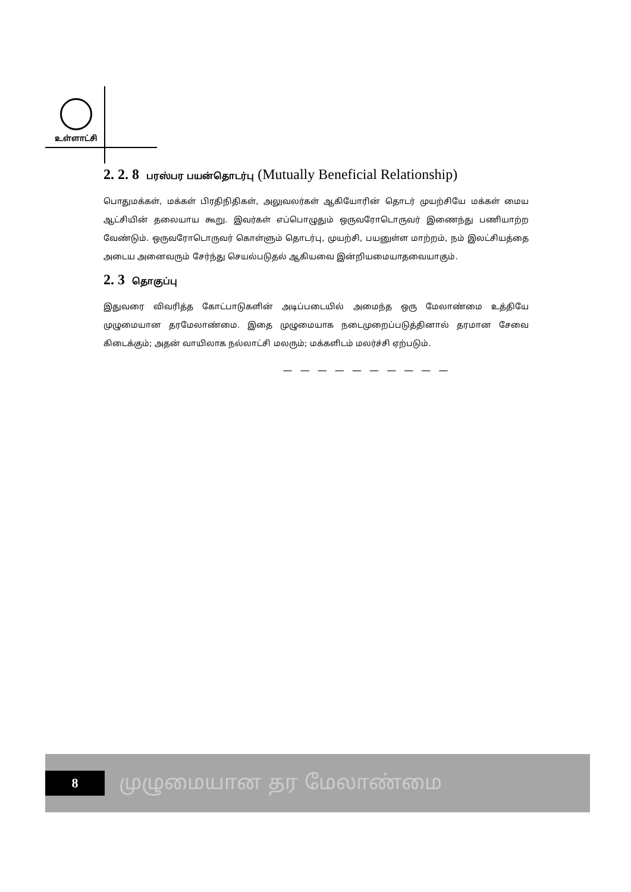உள்ளாட்சி
2. 2. 8 பரஸ்பர பயன்தொடர்பு (Mutually Beneficial Relationship)
பொதுமக்கள், மக்கள் பிரதிநிதிகள், அலுவலர்கள் ஆகியோரின் தொடர் முயற்சியே மக்கள் மைய ஆட்சியின் தலையாய கூறு. இவர்கள் எப்பொழுதும் ஒருவரோடொருவர் இணைந்து பணியாற்ற வேண்டும். ஒருவரோடொருவர் கொள்ளும் தொடர்பு, முயற்சி, பயனுள்ள மாற்றம், நம் இலட்சியத்தை அடைய அனைவரும் சேர்ந்து செயல்படுதல் ஆகியவை இன்றியமையாதவையாகும்.
2. 3 தொகுப்பு
இதுவரை விவரித்த கோட்பாடுகளின் அடிப்படையில் அமைந்த ஒரு மேலாண்மை உத்தியே முழுமையான தரமேலாண்மை. இதை முழுமையாக நடைமுறைப்படுத்தினால் தரமான சேவை கிடைக்கும்; அதன் வாயிலாக நல்லாட்சி மலரும்; மக்களிடம் மலர்ச்சி ஏற்படும்.
— — — — — — — — — —
8
முழுமையான தர மேலாண்மை